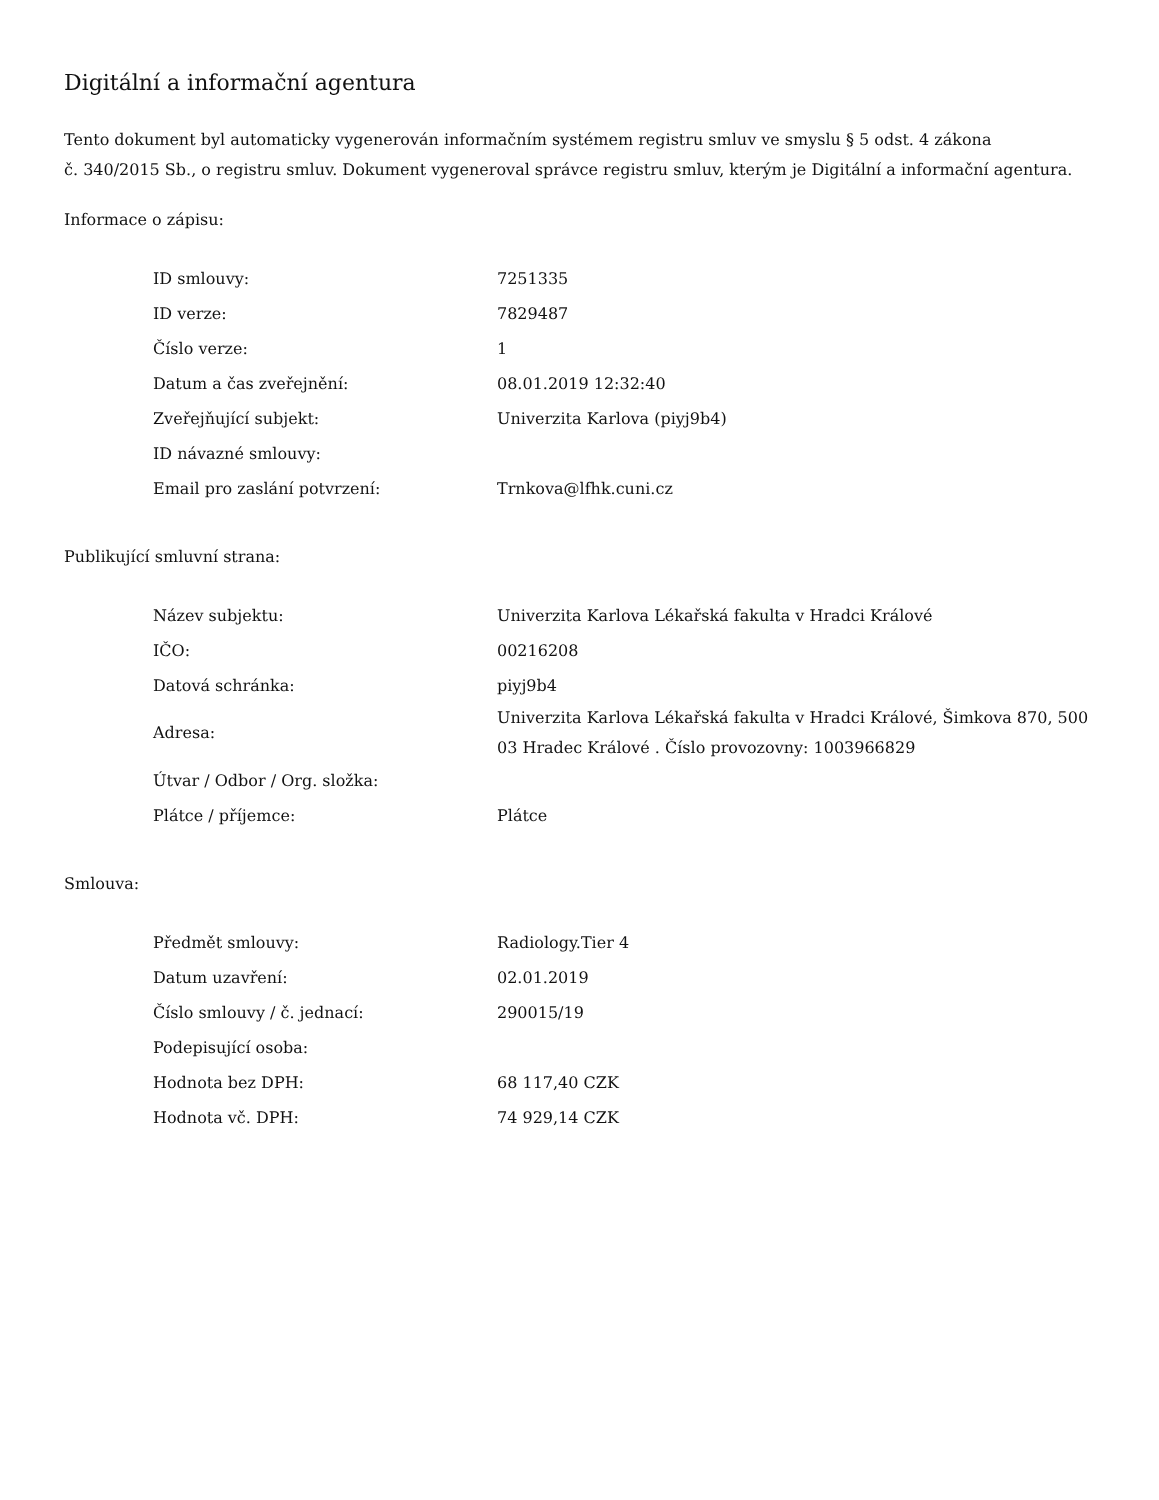Digitální a informační agentura
Tento dokument byl automaticky vygenerován informačním systémem registru smluv ve smyslu § 5 odst. 4 zákona
č. 340/2015 Sb., o registru smluv. Dokument vygeneroval správce registru smluv, kterým je Digitální a informační agentura.
Informace o zápisu:
| ID smlouvy: | 7251335 |
| ID verze: | 7829487 |
| Číslo verze: | 1 |
| Datum a čas zveřejnění: | 08.01.2019 12:32:40 |
| Zveřejňující subjekt: | Univerzita Karlova (piyj9b4) |
| ID návazné smlouvy: | |
| Email pro zaslání potvrzení: | Trnkova@lfhk.cuni.cz |
Publikující smluvní strana:
| Název subjektu: | Univerzita Karlova Lékařská fakulta v Hradci Králové |
| IČO: | 00216208 |
| Datová schránka: | piyj9b4 |
| Adresa: | Univerzita Karlova Lékařská fakulta v Hradci Králové, Šimkova 870, 500 03 Hradec Králové . Číslo provozovny: 1003966829 |
| Útvar / Odbor / Org. složka: | |
| Plátce / příjemce: | Plátce |
Smlouva:
| Předmět smlouvy: | Radiology.Tier 4 |
| Datum uzavření: | 02.01.2019 |
| Číslo smlouvy / č. jednací: | 290015/19 |
| Podepisující osoba: | |
| Hodnota bez DPH: | 68 117,40 CZK |
| Hodnota vč. DPH: | 74 929,14 CZK |